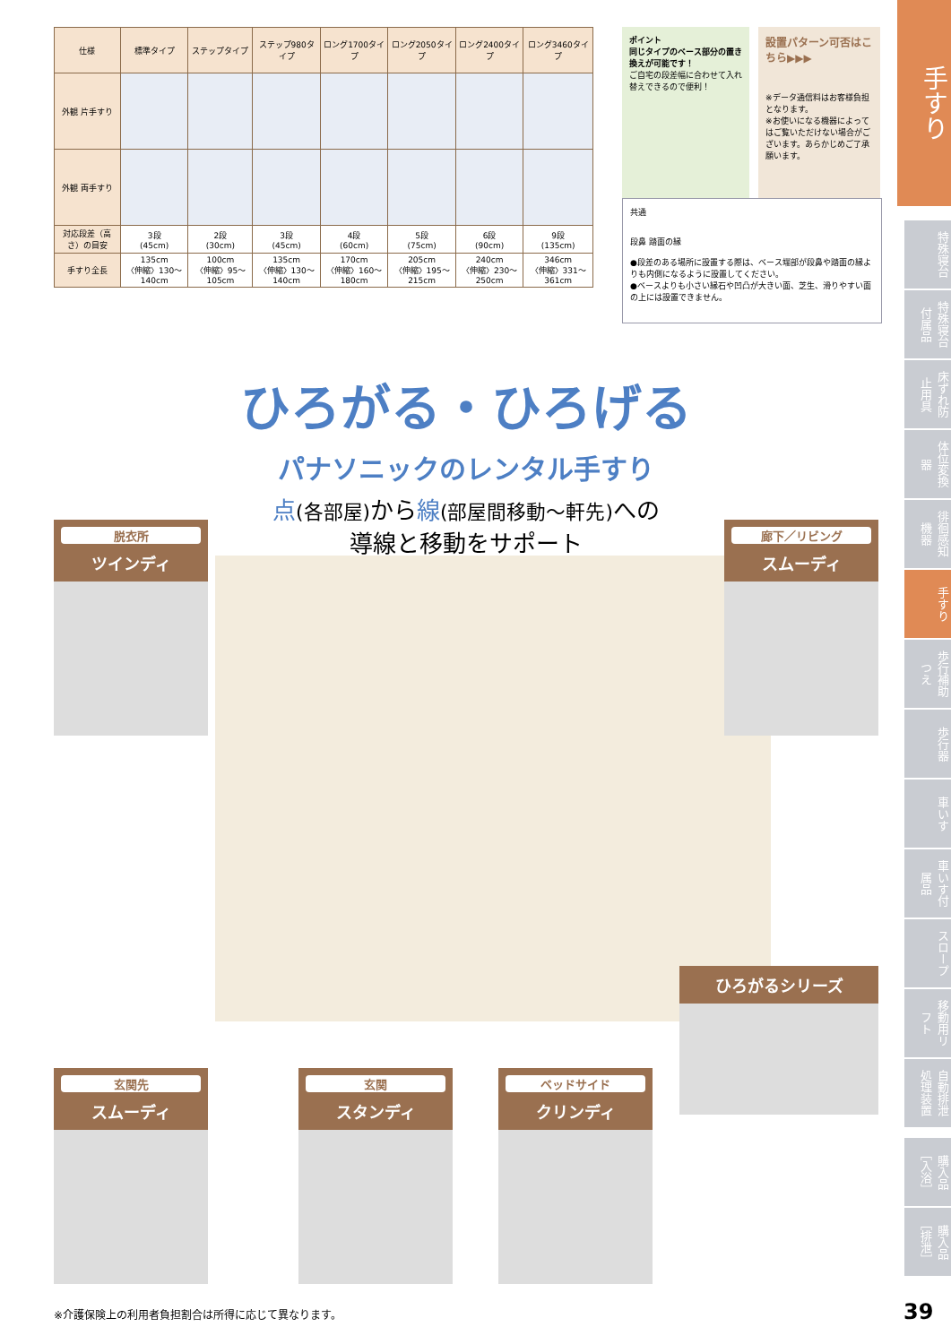| 仕様 | 標準タイプ | ステップタイプ | ステップ980タイプ | ロング1700タイプ | ロング2050タイプ | ロング2400タイプ | ロング3460タイプ |
| --- | --- | --- | --- | --- | --- | --- | --- |
| 外観 片手すり | | | | | | | |
| 外観 両手すり | | | | | | | |
| 対応段差（高さ）の目安 | 3段 (45cm) | 2段 (30cm) | 3段 (45cm) | 4段 (60cm) | 5段 (75cm) | 6段 (90cm) | 9段 (135cm) |
| 手すり全長 | 135cm 〈伸縮〉130～140cm | 100cm 〈伸縮〉95～105cm | 135cm 〈伸縮〉130～140cm | 170cm 〈伸縮〉160～180cm | 205cm 〈伸縮〉195～215cm | 240cm 〈伸縮〉230～250cm | 346cm 〈伸縮〉331～361cm |
ポイント
同じタイプのベース部分の置き換えが可能です！
ご自宅の段差幅に合わせて入れ替えできるので便利！
設置パターン可否はこちら▶▶▶
※データ通信料はお客様負担となります。
※お使いになる機器によってはご覧いただけない場合がございます。あらかじめご了承願います。
共通
段鼻 踏面の縁
●段差のある場所に設置する際は、ベース端部が段鼻や踏面の縁よりも内側になるように設置してください。
●ベースよりも小さい縁石や凹凸が大きい面、芝生、滑りやすい面の上には設置できません。
手すり
特殊寝台
特殊寝台付属品
床ずれ防止用具
体位変換器
徘徊感知機器
手すり
歩行補助つえ
歩行器
車いす
車いす付属品
スロープ
移動用リフト
自動排泄処理装置
購入品［入浴］
購入品［排泄］
ひろがる・ひろげる
パナソニックのレンタル手すり
点(各部屋) から線(部屋間移動～軒先) への
導線と移動をサポート
脱衣所
ツインディ
廊下／リビング
スムーディ
ひろがるシリーズ
玄関先
スムーディ
玄関
スタンディ
ベッドサイド
クリンディ
※介護保険上の利用者負担割合は所得に応じて異なります。
39